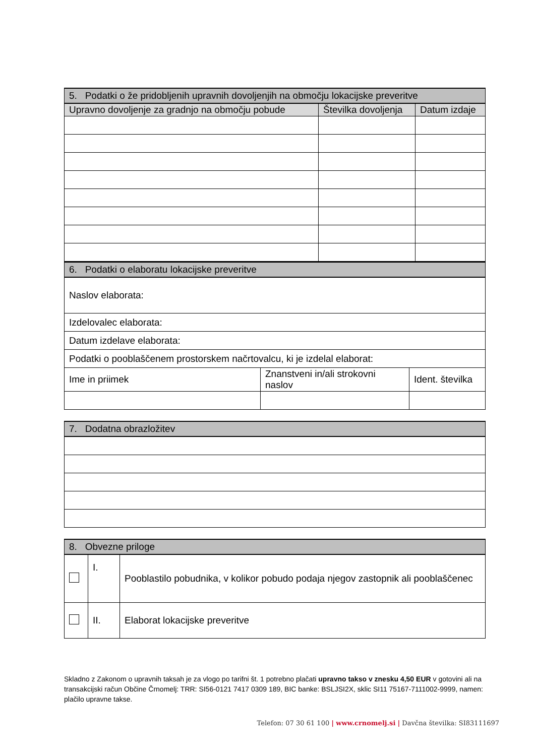| 5. Podatki o že pridobljenih upravnih dovoljenjih na območju lokacijske preveritve | | |
| --- | --- | --- |
| Upravno dovoljenje za gradnjo na območju pobude | Številka dovoljenja | Datum izdaje |
| 6. Podatki o elaboratu lokacijske preveritve | | |
| --- | --- | --- |
| Naslov elaborata: | | |
| Izdelovalec elaborata: | | |
| Datum izdelave elaborata: | | |
| Podatki o pooblaščenem prostorskem načrtovalcu, ki je izdelal elaborat: | | |
| Ime in priimek | Znanstveni in/ali strokovni naslov | Ident. številka |
| 7. Dodatna obrazložitev |
| --- |
| 8. Obvezne priloge | | |
| --- | --- | --- |
| | I. | Pooblastilo pobudnika, v kolikor pobudo podaja njegov zastopnik ali pooblaščenec |
| | II. | Elaborat lokacijske preveritve |
Skladno z Zakonom o upravnih taksah je za vlogo po tarifni št. 1 potrebno plačati upravno takso v znesku 4,50 EUR v gotovini ali na transakcijski račun Občine Črnomelj: TRR: SI56-0121 7417 0309 189, BIC banke: BSLJSI2X, sklic SI11 75167-7111002-9999, namen: plačilo upravne takse.
Telefon: 07 30 61 100 | www.crnomelj.si | Davčna številka: SI83111697